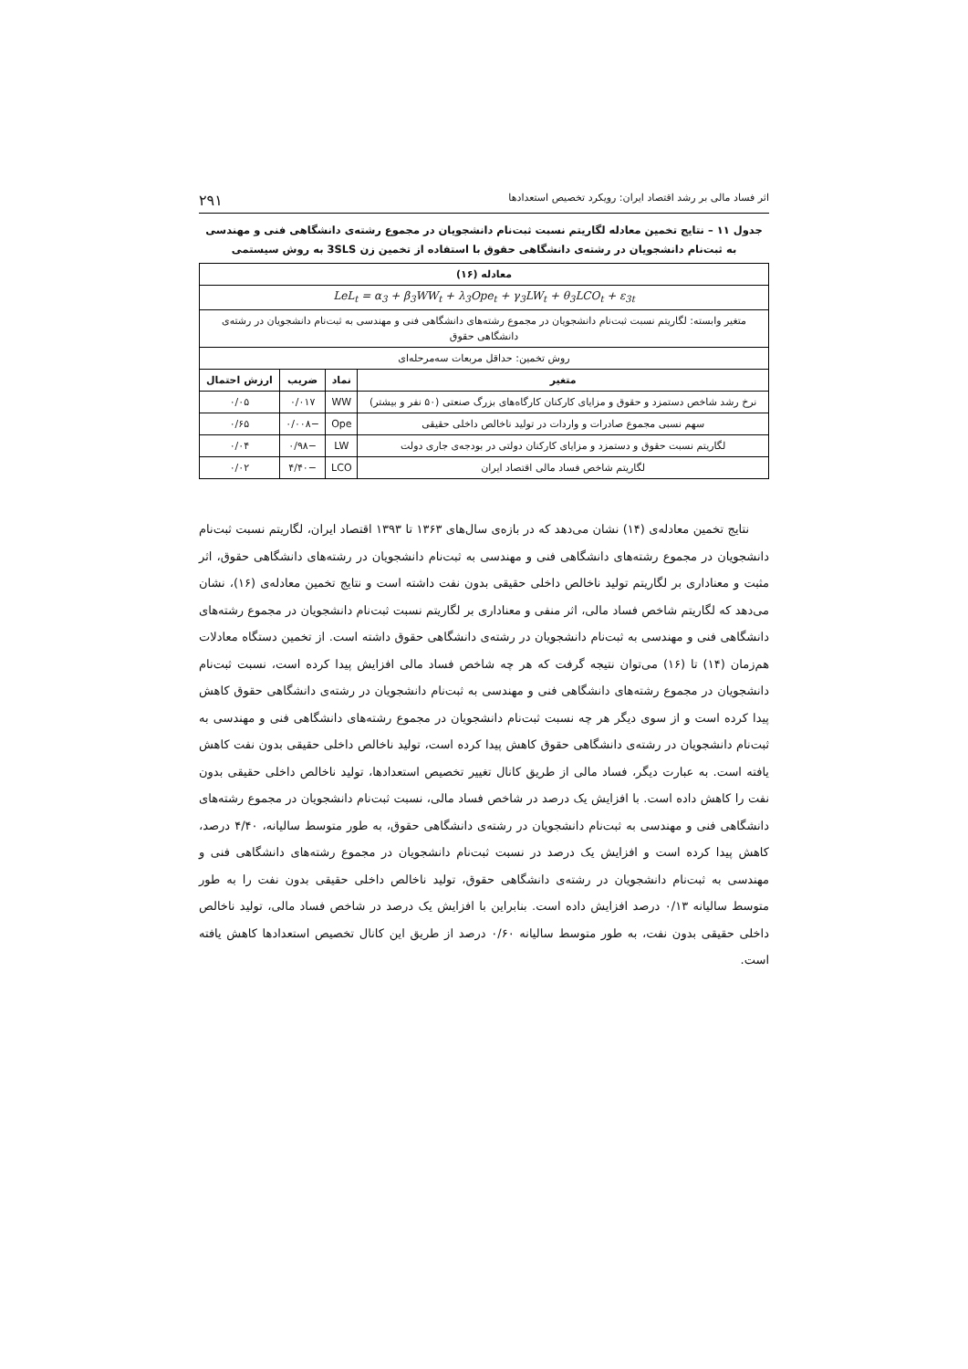اثر فساد مالی بر رشد اقتصاد ایران: رویکرد تخصیص استعدادها ۲۹۱
جدول ۱۱ – نتایج تخمین معادله لگاریتم نسبت ثبت‌نام دانشجویان در مجموع رشته‌ی دانشگاهی فنی و مهندسی به ثبت‌نام دانشجویان در رشته‌ی دانشگاهی حقوق با استفاده از تخمین زن 3SLS به روش سیستمی
| معادله (۱۶) | | | |
| --- | --- | --- | --- |
| LeL<sub>t</sub> = α<sub>3</sub> + β<sub>3</sub>WW<sub>t</sub> + λ<sub>3</sub>Ope<sub>t</sub> + γ<sub>3</sub>LW<sub>t</sub> + θ<sub>3</sub>LCO<sub>t</sub> + ε<sub>3t</sub> | | | |
| متغیر وابسته: لگاریتم نسبت ثبت‌نام دانشجویان در مجموع رشته‌های دانشگاهی فنی و مهندسی به ثبت‌نام دانشجویان در رشته‌ی دانشگاهی حقوق | | | |
| روش تخمین: حداقل مربعات سه‌مرحله‌ای | | | |
| متغیر | نماد | ضریب | ارزش احتمال |
| نرخ رشد شاخص دستمزد و حقوق و مزایای کارکنان کارگاه‌های بزرگ صنعتی (۵۰ نفر و بیشتر) | WW | ۰/۰۱۷ | ۰/۰۵ |
| سهم نسبی مجموع صادرات و واردات در تولید ناخالص داخلی حقیقی | Ope | −۰/۰۰۸ | ۰/۶۵ |
| لگاریتم نسبت حقوق و دستمزد و مزایای کارکنان دولتی در بودجه‌ی جاری دولت | LW | −۰/۹۸ | ۰/۰۴ |
| لگاریتم شاخص فساد مالی اقتصاد ایران | LCO | −۴/۴۰ | ۰/۰۲ |
نتایج تخمین معادله‌ی (۱۴) نشان می‌دهد که در بازه‌ی سال‌های ۱۳۶۳ تا ۱۳۹۳ اقتصاد ایران، لگاریتم نسبت ثبت‌نام دانشجویان در مجموع رشته‌های دانشگاهی فنی و مهندسی به ثبت‌نام دانشجویان در رشته‌های دانشگاهی حقوق، اثر مثبت و معناداری بر لگاریتم تولید ناخالص داخلی حقیقی بدون نفت داشته است و نتایج تخمین معادله‌ی (۱۶)، نشان می‌دهد که لگاریتم شاخص فساد مالی، اثر منفی و معناداری بر لگاریتم نسبت ثبت‌نام دانشجویان در مجموع رشته‌های دانشگاهی فنی و مهندسی به ثبت‌نام دانشجویان در رشته‌ی دانشگاهی حقوق داشته است. از تخمین دستگاه معادلات هم‌زمان (۱۴) تا (۱۶) می‌توان نتیجه گرفت که هر چه شاخص فساد مالی افزایش پیدا کرده است، نسبت ثبت‌نام دانشجویان در مجموع رشته‌های دانشگاهی فنی و مهندسی به ثبت‌نام دانشجویان در رشته‌ی دانشگاهی حقوق کاهش پیدا کرده است و از سوی دیگر هر چه نسبت ثبت‌نام دانشجویان در مجموع رشته‌های دانشگاهی فنی و مهندسی به ثبت‌نام دانشجویان در رشته‌ی دانشگاهی حقوق کاهش پیدا کرده است، تولید ناخالص داخلی حقیقی بدون نفت کاهش یافته است. به عبارت دیگر، فساد مالی از طریق کانال تغییر تخصیص استعدادها، تولید ناخالص داخلی حقیقی بدون نفت را کاهش داده است. با افزایش یک درصد در شاخص فساد مالی، نسبت ثبت‌نام دانشجویان در مجموع رشته‌های دانشگاهی فنی و مهندسی به ثبت‌نام دانشجویان در رشته‌ی دانشگاهی حقوق، به طور متوسط سالیانه، ۴/۴۰ درصد، کاهش پیدا کرده است و افزایش یک درصد در نسبت ثبت‌نام دانشجویان در مجموع رشته‌های دانشگاهی فنی و مهندسی به ثبت‌نام دانشجویان در رشته‌ی دانشگاهی حقوق، تولید ناخالص داخلی حقیقی بدون نفت را به طور متوسط سالیانه ۰/۱۳ درصد افزایش داده است. بنابراین با افزایش یک درصد در شاخص فساد مالی، تولید ناخالص داخلی حقیقی بدون نفت، به طور متوسط سالیانه ۰/۶۰ درصد از طریق این کانال تخصیص استعدادها کاهش یافته است.